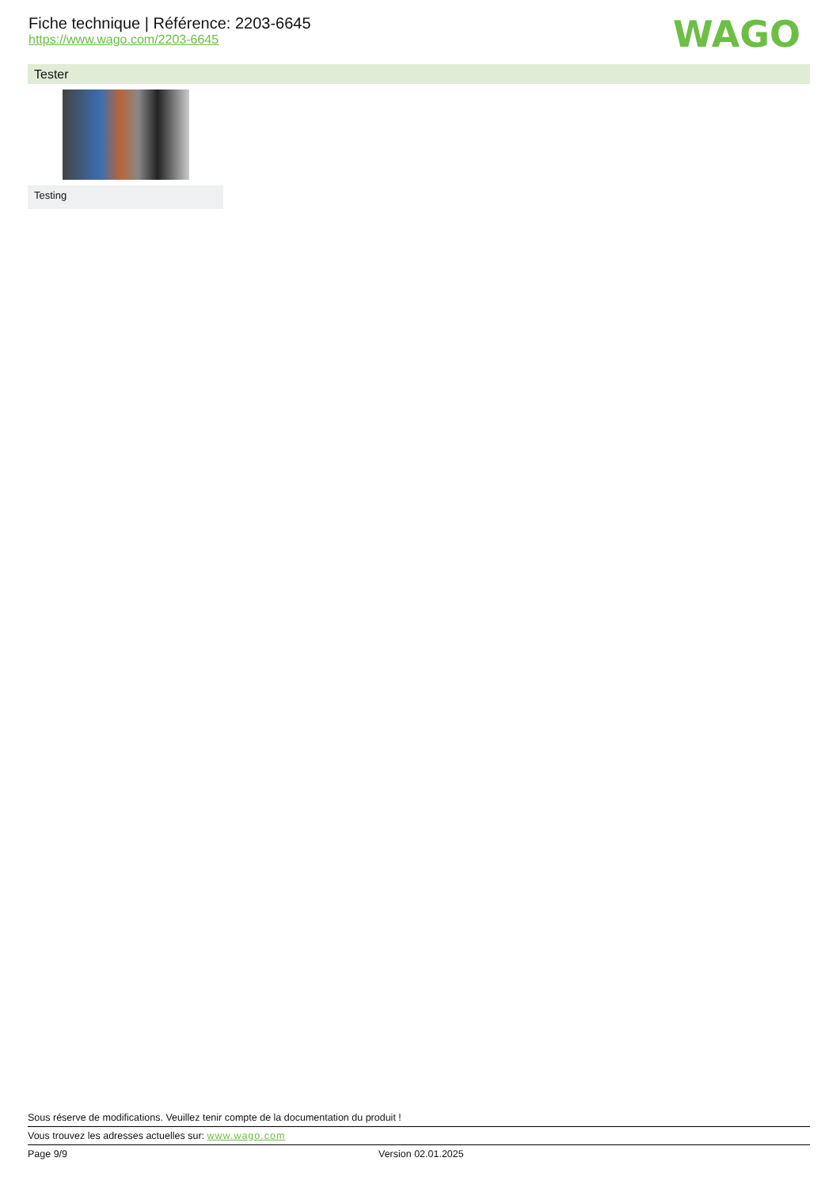Fiche technique | Référence: 2203-6645
https://www.wago.com/2203-6645
WAGO
Tester
Testing
Sous réserve de modifications. Veuillez tenir compte de la documentation du produit !
Vous trouvez les adresses actuelles sur: www.wago.com
Page 9/9 Version 02.01.2025